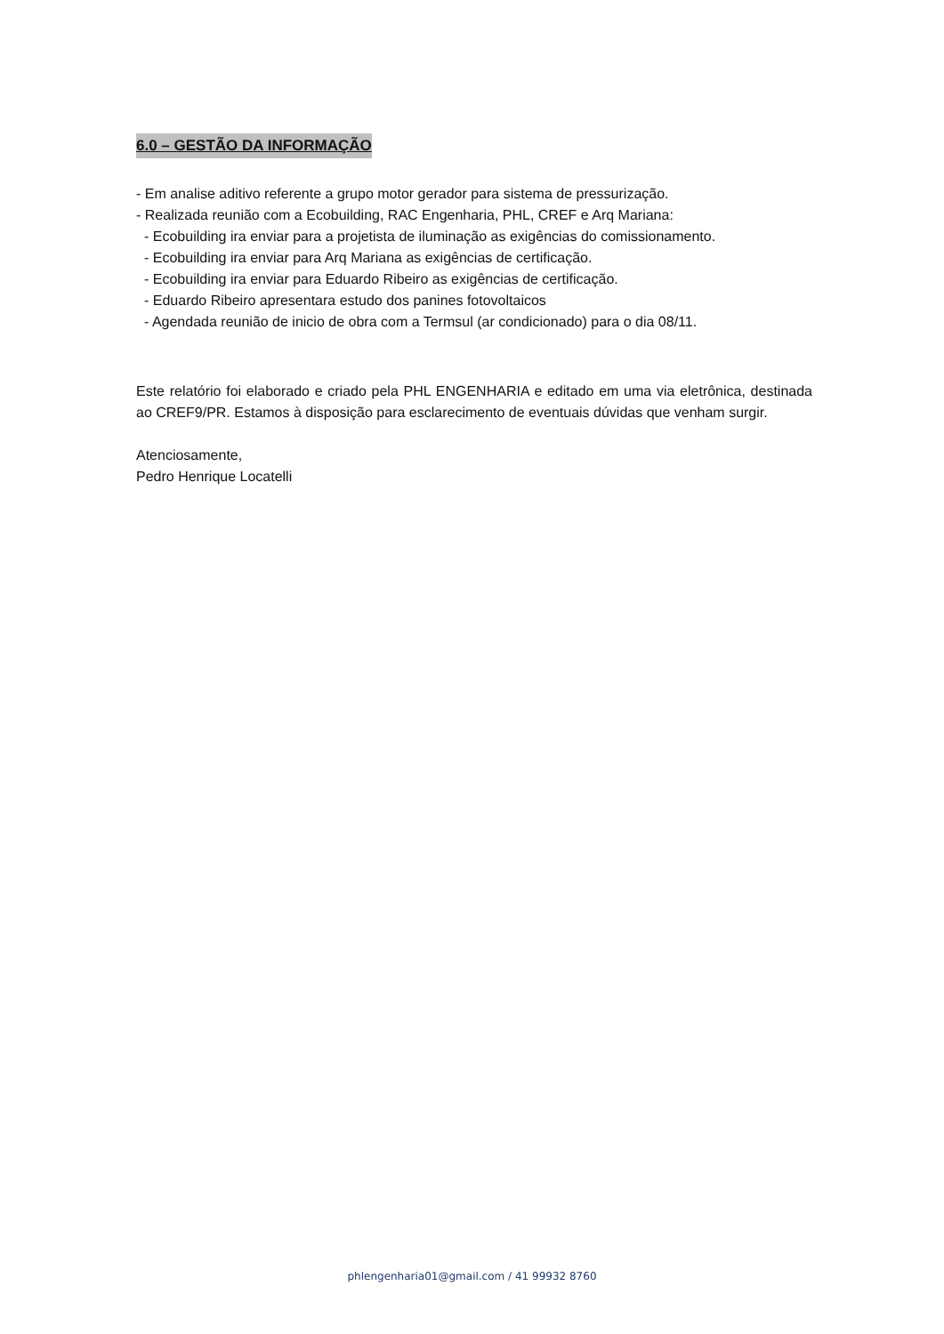6.0 – GESTÃO DA INFORMAÇÃO
- Em analise aditivo referente a grupo motor gerador para sistema de pressurização.
- Realizada reunião com a Ecobuilding, RAC Engenharia, PHL, CREF e Arq Mariana:
- Ecobuilding ira enviar para a projetista de iluminação as exigências do comissionamento.
- Ecobuilding ira enviar para Arq Mariana as exigências de certificação.
- Ecobuilding ira enviar para Eduardo Ribeiro as exigências de certificação.
- Eduardo Ribeiro apresentara estudo dos panines fotovoltaicos
- Agendada reunião de inicio de obra com a Termsul (ar condicionado) para o dia 08/11.
Este relatório foi elaborado e criado pela PHL ENGENHARIA e editado em uma via eletrônica, destinada ao CREF9/PR. Estamos à disposição para esclarecimento de eventuais dúvidas que venham surgir.
Atenciosamente,
Pedro Henrique Locatelli
phlengenharia01@gmail.com / 41 99932 8760